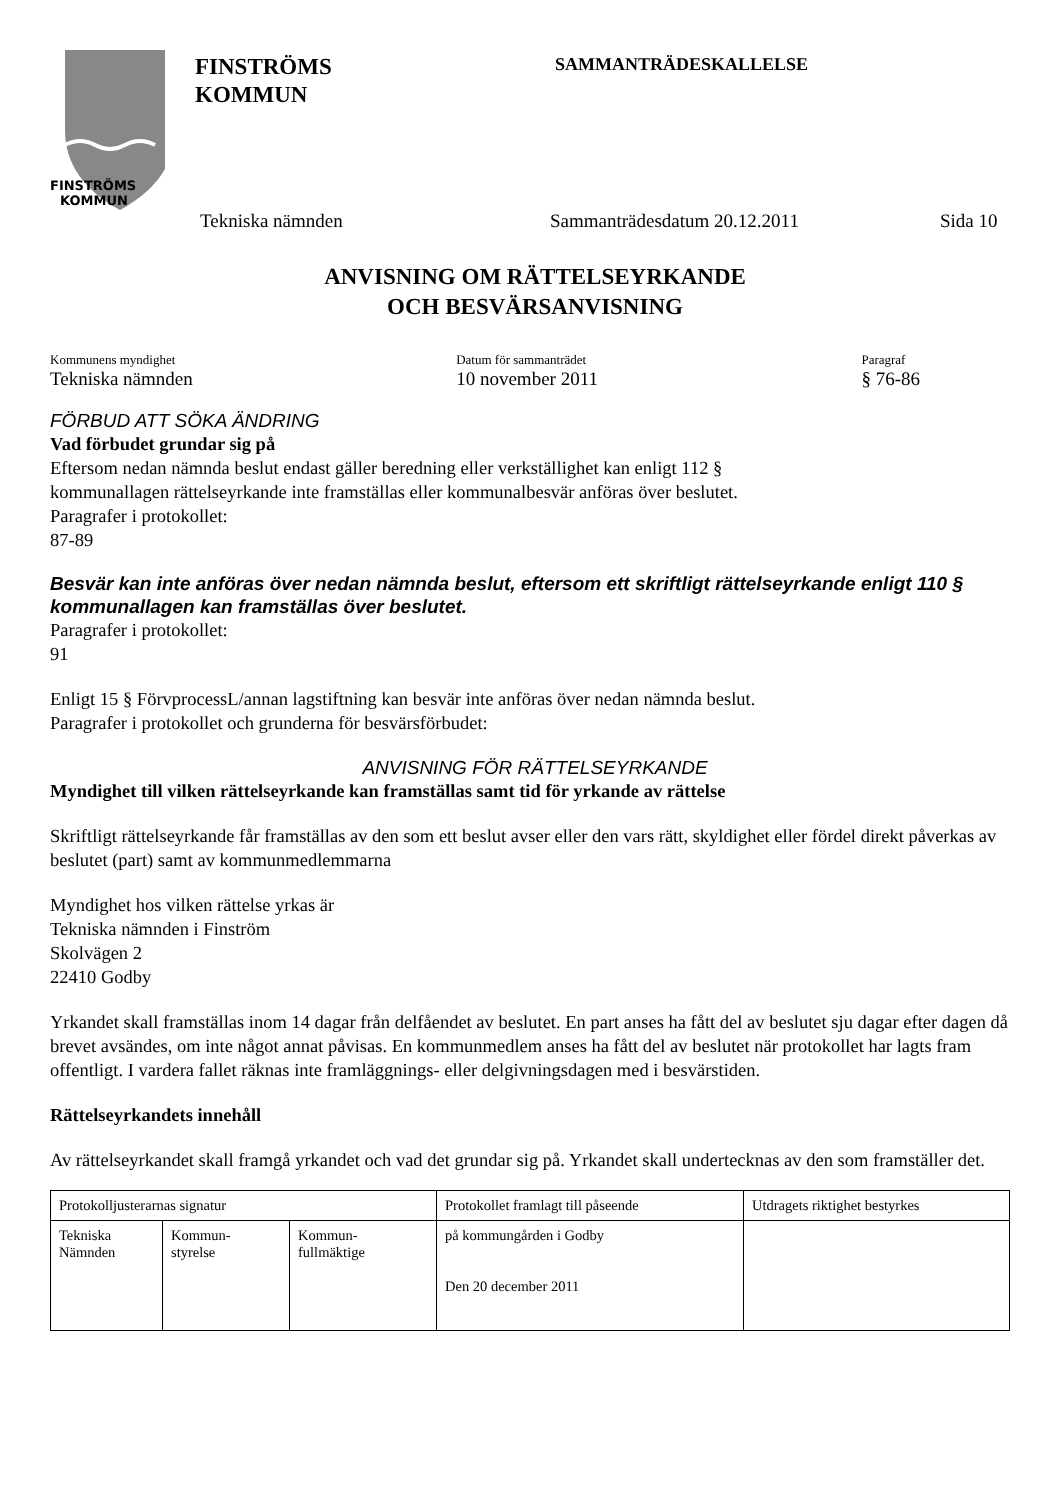FINSTRÖMS
KOMMUN
FINSTRÖMS
KOMMUN
SAMMANTRÄDESKALLELSE
Tekniska nämnden Sammanträdesdatum 20.12.2011 Sida 10
ANVISNING OM RÄTTELSEYRKANDE
OCH BESVÄRSANVISNING
Kommunens myndighet
Tekniska nämnden
Datum för sammanträdet
10 november 2011
Paragraf
§ 76-86
FÖRBUD ATT SÖKA ÄNDRING
Vad förbudet grundar sig på
Eftersom nedan nämnda beslut endast gäller beredning eller verkställighet kan enligt 112 §
kommunallagen rättelseyrkande inte framställas eller kommunalbesvär anföras över beslutet.
Paragrafer i protokollet:
87-89
Besvär kan inte anföras över nedan nämnda beslut, eftersom ett skriftligt rättelseyrkande enligt 110 § kommunallagen kan framställas över beslutet.
Paragrafer i protokollet:
91
Enligt 15 § FörvprocessL/annan lagstiftning kan besvär inte anföras över nedan nämnda beslut.
Paragrafer i protokollet och grunderna för besvärsförbudet:
ANVISNING FÖR RÄTTELSEYRKANDE
Myndighet till vilken rättelseyrkande kan framställas samt tid för yrkande av rättelse
Skriftligt rättelseyrkande får framställas av den som ett beslut avser eller den vars rätt, skyldighet eller fördel direkt påverkas av beslutet (part) samt av kommunmedlemmarna
Myndighet hos vilken rättelse yrkas är
Tekniska nämnden i Finström
Skolvägen 2
22410 Godby
Yrkandet skall framställas inom 14 dagar från delfåendet av beslutet. En part anses ha fått del av beslutet sju dagar efter dagen då brevet avsändes, om inte något annat påvisas. En kommunmedlem anses ha fått del av beslutet när protokollet har lagts fram offentligt. I vardera fallet räknas inte framläggnings- eller delgivningsdagen med i besvärstiden.
Rättelseyrkandets innehåll
Av rättelseyrkandet skall framgå yrkandet och vad det grundar sig på. Yrkandet skall undertecknas av den som framställer det.
| Protokolljusterarnas signatur | | | Protokollet framlagt till påseende | Utdragets riktighet bestyrkes |
| Tekniska Nämnden | Kommun- styrelse | Kommun- fullmäktige | på kommungården i Godby Den 20 december 2011 | |